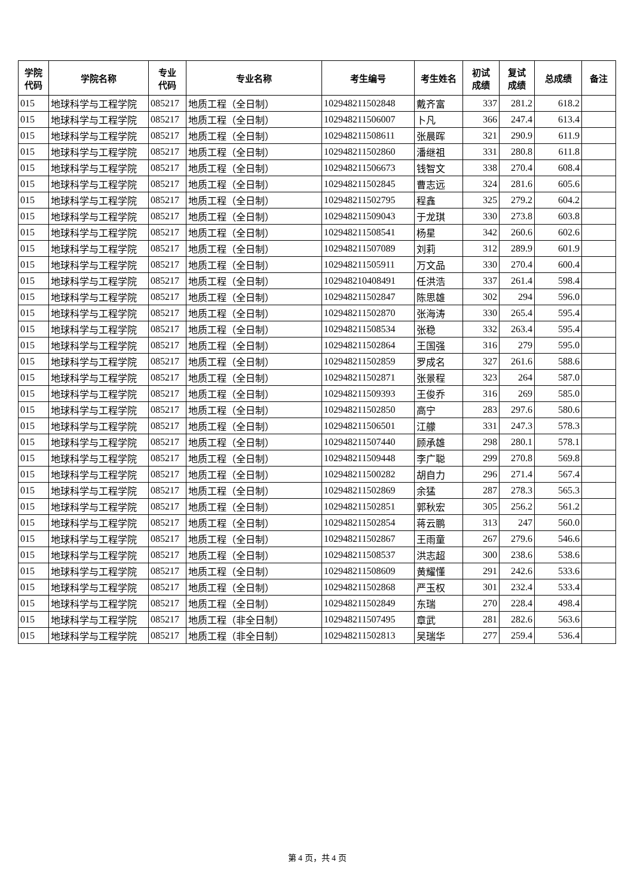| 学院 代码 | 学院名称 | 专业 代码 | 专业名称 | 考生编号 | 考生姓名 | 初试 成绩 | 复试 成绩 | 总成绩 | 备注 |
| --- | --- | --- | --- | --- | --- | --- | --- | --- | --- |
| 015 | 地球科学与工程学院 | 085217 | 地质工程（全日制） | 102948211502848 | 戴齐富 | 337 | 281.2 | 618.2 | |
| 015 | 地球科学与工程学院 | 085217 | 地质工程（全日制） | 102948211506007 | 卜凡 | 366 | 247.4 | 613.4 | |
| 015 | 地球科学与工程学院 | 085217 | 地质工程（全日制） | 102948211508611 | 张晨晖 | 321 | 290.9 | 611.9 | |
| 015 | 地球科学与工程学院 | 085217 | 地质工程（全日制） | 102948211502860 | 潘继祖 | 331 | 280.8 | 611.8 | |
| 015 | 地球科学与工程学院 | 085217 | 地质工程（全日制） | 102948211506673 | 钱智文 | 338 | 270.4 | 608.4 | |
| 015 | 地球科学与工程学院 | 085217 | 地质工程（全日制） | 102948211502845 | 曹志远 | 324 | 281.6 | 605.6 | |
| 015 | 地球科学与工程学院 | 085217 | 地质工程（全日制） | 102948211502795 | 程鑫 | 325 | 279.2 | 604.2 | |
| 015 | 地球科学与工程学院 | 085217 | 地质工程（全日制） | 102948211509043 | 于龙琪 | 330 | 273.8 | 603.8 | |
| 015 | 地球科学与工程学院 | 085217 | 地质工程（全日制） | 102948211508541 | 杨星 | 342 | 260.6 | 602.6 | |
| 015 | 地球科学与工程学院 | 085217 | 地质工程（全日制） | 102948211507089 | 刘莉 | 312 | 289.9 | 601.9 | |
| 015 | 地球科学与工程学院 | 085217 | 地质工程（全日制） | 102948211505911 | 万文品 | 330 | 270.4 | 600.4 | |
| 015 | 地球科学与工程学院 | 085217 | 地质工程（全日制） | 102948210408491 | 任洪浩 | 337 | 261.4 | 598.4 | |
| 015 | 地球科学与工程学院 | 085217 | 地质工程（全日制） | 102948211502847 | 陈思雄 | 302 | 294 | 596.0 | |
| 015 | 地球科学与工程学院 | 085217 | 地质工程（全日制） | 102948211502870 | 张海涛 | 330 | 265.4 | 595.4 | |
| 015 | 地球科学与工程学院 | 085217 | 地质工程（全日制） | 102948211508534 | 张稳 | 332 | 263.4 | 595.4 | |
| 015 | 地球科学与工程学院 | 085217 | 地质工程（全日制） | 102948211502864 | 王国强 | 316 | 279 | 595.0 | |
| 015 | 地球科学与工程学院 | 085217 | 地质工程（全日制） | 102948211502859 | 罗成名 | 327 | 261.6 | 588.6 | |
| 015 | 地球科学与工程学院 | 085217 | 地质工程（全日制） | 102948211502871 | 张景程 | 323 | 264 | 587.0 | |
| 015 | 地球科学与工程学院 | 085217 | 地质工程（全日制） | 102948211509393 | 王俊乔 | 316 | 269 | 585.0 | |
| 015 | 地球科学与工程学院 | 085217 | 地质工程（全日制） | 102948211502850 | 高宁 | 283 | 297.6 | 580.6 | |
| 015 | 地球科学与工程学院 | 085217 | 地质工程（全日制） | 102948211506501 | 江艨 | 331 | 247.3 | 578.3 | |
| 015 | 地球科学与工程学院 | 085217 | 地质工程（全日制） | 102948211507440 | 顾承雄 | 298 | 280.1 | 578.1 | |
| 015 | 地球科学与工程学院 | 085217 | 地质工程（全日制） | 102948211509448 | 李广聪 | 299 | 270.8 | 569.8 | |
| 015 | 地球科学与工程学院 | 085217 | 地质工程（全日制） | 102948211500282 | 胡自力 | 296 | 271.4 | 567.4 | |
| 015 | 地球科学与工程学院 | 085217 | 地质工程（全日制） | 102948211502869 | 余猛 | 287 | 278.3 | 565.3 | |
| 015 | 地球科学与工程学院 | 085217 | 地质工程（全日制） | 102948211502851 | 郭秋宏 | 305 | 256.2 | 561.2 | |
| 015 | 地球科学与工程学院 | 085217 | 地质工程（全日制） | 102948211502854 | 蒋云鹏 | 313 | 247 | 560.0 | |
| 015 | 地球科学与工程学院 | 085217 | 地质工程（全日制） | 102948211502867 | 王雨童 | 267 | 279.6 | 546.6 | |
| 015 | 地球科学与工程学院 | 085217 | 地质工程（全日制） | 102948211508537 | 洪志超 | 300 | 238.6 | 538.6 | |
| 015 | 地球科学与工程学院 | 085217 | 地质工程（全日制） | 102948211508609 | 黄耀懂 | 291 | 242.6 | 533.6 | |
| 015 | 地球科学与工程学院 | 085217 | 地质工程（全日制） | 102948211502868 | 严玉权 | 301 | 232.4 | 533.4 | |
| 015 | 地球科学与工程学院 | 085217 | 地质工程（全日制） | 102948211502849 | 东瑞 | 270 | 228.4 | 498.4 | |
| 015 | 地球科学与工程学院 | 085217 | 地质工程（非全日制） | 102948211507495 | 章武 | 281 | 282.6 | 563.6 | |
| 015 | 地球科学与工程学院 | 085217 | 地质工程（非全日制） | 102948211502813 | 吴瑞华 | 277 | 259.4 | 536.4 | |
第 4 页，共 4 页